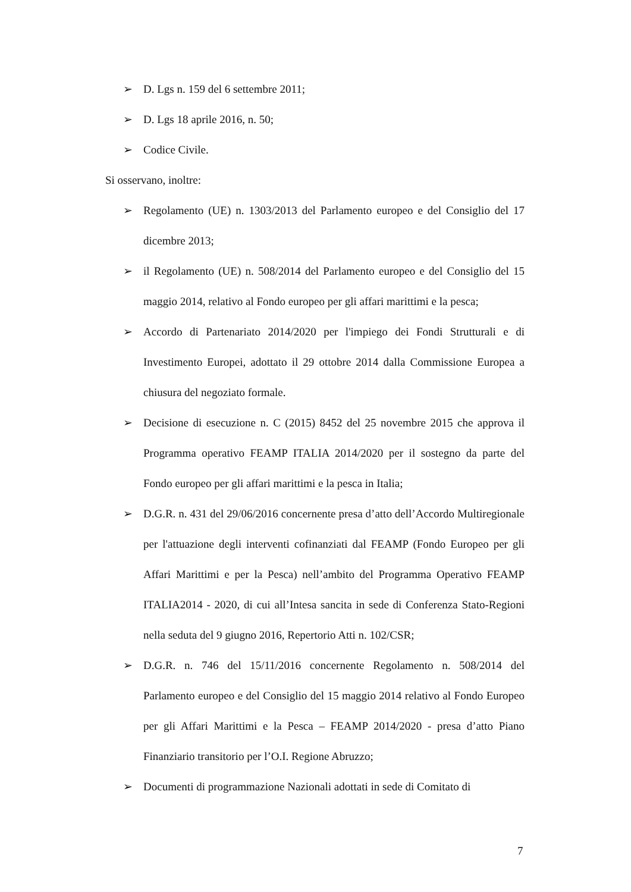➢ D. Lgs n. 159 del 6 settembre 2011;
➢ D. Lgs 18 aprile 2016, n. 50;
➢ Codice Civile.
Si osservano, inoltre:
➢ Regolamento (UE) n. 1303/2013 del Parlamento europeo e del Consiglio del 17 dicembre 2013;
➢ il Regolamento (UE) n. 508/2014 del Parlamento europeo e del Consiglio del 15 maggio 2014, relativo al Fondo europeo per gli affari marittimi e la pesca;
➢ Accordo di Partenariato 2014/2020 per l'impiego dei Fondi Strutturali e di Investimento Europei, adottato il 29 ottobre 2014 dalla Commissione Europea a chiusura del negoziato formale.
➢ Decisione di esecuzione n. C (2015) 8452 del 25 novembre 2015 che approva il Programma operativo FEAMP ITALIA 2014/2020 per il sostegno da parte del Fondo europeo per gli affari marittimi e la pesca in Italia;
➢ D.G.R. n. 431 del 29/06/2016 concernente presa d’atto dell’Accordo Multiregionale per l'attuazione degli interventi cofinanziati dal FEAMP (Fondo Europeo per gli Affari Marittimi e per la Pesca) nell’ambito del Programma Operativo FEAMP ITALIA2014 - 2020, di cui all’Intesa sancita in sede di Conferenza Stato-Regioni nella seduta del 9 giugno 2016, Repertorio Atti n. 102/CSR;
➢ D.G.R. n. 746 del 15/11/2016 concernente Regolamento n. 508/2014 del Parlamento europeo e del Consiglio del 15 maggio 2014 relativo al Fondo Europeo per gli Affari Marittimi e la Pesca – FEAMP 2014/2020 - presa d’atto Piano Finanziario transitorio per l’O.I. Regione Abruzzo;
➢ Documenti di programmazione Nazionali adottati in sede di Comitato di
7